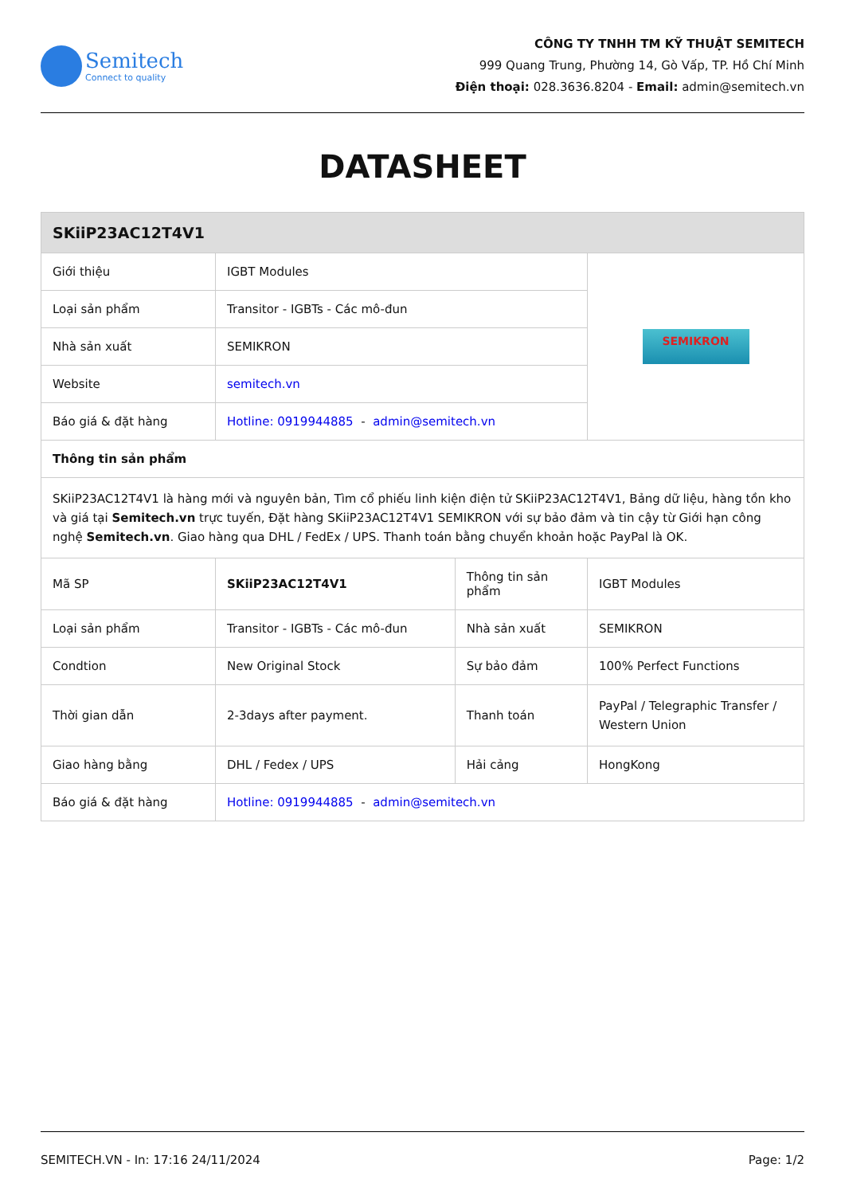Semitech
Connect to quality
CÔNG TY TNHH TM KỸ THUẬT SEMITECH
999 Quang Trung, Phường 14, Gò Vấp, TP. Hồ Chí Minh
Điện thoại: 028.3636.8204 - Email: admin@semitech.vn
DATASHEET
| SKiiP23AC12T4V1 | | | |
| --- | --- | --- | --- |
| Giới thiệu | IGBT Modules | | SEMIKRON |
| Loại sản phẩm | Transitor - IGBTs - Các mô-đun | | |
| Nhà sản xuất | SEMIKRON | | |
| Website | semitech.vn | | |
| Báo giá & đặt hàng | Hotline: 0919944885 - admin@semitech.vn | | |
| Thông tin sản phẩm | | | |
| SKiiP23AC12T4V1 là hàng mới và nguyên bản, Tìm cổ phiếu linh kiện điện tử SKiiP23AC12T4V1, Bảng dữ liệu, hàng tồn kho và giá tại Semitech.vn trực tuyến, Đặt hàng SKiiP23AC12T4V1 SEMIKRON với sự bảo đảm và tin cậy từ Giới hạn công nghệ Semitech.vn . Giao hàng qua DHL / FedEx / UPS. Thanh toán bằng chuyển khoản hoặc PayPal là OK. | | | |
| Mã SP | SKiiP23AC12T4V1 | Thông tin sản phẩm | IGBT Modules |
| Loại sản phẩm | Transitor - IGBTs - Các mô-đun | Nhà sản xuất | SEMIKRON |
| Condtion | New Original Stock | Sự bảo đảm | 100% Perfect Functions |
| Thời gian dẫn | 2-3days after payment. | Thanh toán | PayPal / Telegraphic Transfer / Western Union |
| Giao hàng bằng | DHL / Fedex / UPS | Hải cảng | HongKong |
| Báo giá & đặt hàng | Hotline: 0919944885 - admin@semitech.vn | | |
SEMITECH.VN - In: 17:16 24/11/2024 Page: 1/2